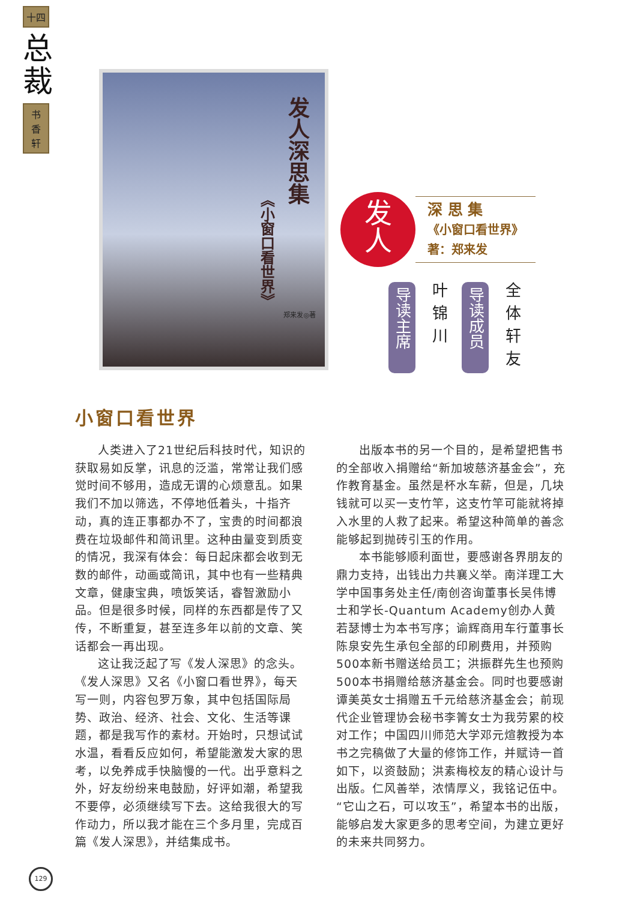十四
总裁
书
香
轩
发人深思集
《小窗口看世界》
郑来发◎著
发
人
深 思 集
《小窗口看世界》
著：郑来发
导读主席 叶锦川 导读成员 全体轩友
小窗口看世界
人类进入了21世纪后科技时代，知识的获取易如反掌，讯息的泛滥，常常让我们感觉时间不够用，造成无谓的心烦意乱。如果我们不加以筛选，不停地低着头，十指齐动，真的连正事都办不了，宝贵的时间都浪费在垃圾邮件和简讯里。这种由量变到质变的情况，我深有体会：每日起床都会收到无数的邮件，动画或简讯，其中也有一些精典文章，健康宝典，喷饭笑话，睿智激励小品。但是很多时候，同样的东西都是传了又传，不断重复，甚至连多年以前的文章、笑话都会一再出现。
这让我泛起了写《发人深思》的念头。《发人深思》又名《小窗口看世界》，每天写一则，内容包罗万象，其中包括国际局势、政治、经济、社会、文化、生活等课题，都是我写作的素材。开始时，只想试试水温，看看反应如何，希望能激发大家的思考，以免养成手快脑慢的一代。出乎意料之外，好友纷纷来电鼓励，好评如潮，希望我不要停，必须继续写下去。这给我很大的写作动力，所以我才能在三个多月里，完成百篇《发人深思》，并结集成书。
出版本书的另一个目的，是希望把售书的全部收入捐赠给“新加坡慈济基金会”，充作教育基金。虽然是杯水车薪，但是，几块钱就可以买一支竹竿，这支竹竿可能就将掉入水里的人救了起来。希望这种简单的善念能够起到抛砖引玉的作用。
本书能够顺利面世，要感谢各界朋友的鼎力支持，出钱出力共襄义举。南洋理工大学中国事务处主任/南创咨询董事长吴伟博士和学长-Quantum Academy创办人黄若瑟博士为本书写序；谕辉商用车行董事长陈泉安先生承包全部的印刷费用，并预购500本新书赠送给员工；洪振群先生也预购500本书捐赠给慈济基金会。同时也要感谢谭美英女士捐赠五千元给慈济基金会；前现代企业管理协会秘书李箐女士为我劳累的校对工作；中国四川师范大学邓元煊教授为本书之完稿做了大量的修饰工作，并赋诗一首如下，以资鼓励；洪素梅校友的精心设计与出版。仁风善举，浓情厚义，我铭记伍中。“它山之石，可以攻玉”，希望本书的出版，能够启发大家更多的思考空间，为建立更好的未来共同努力。
129